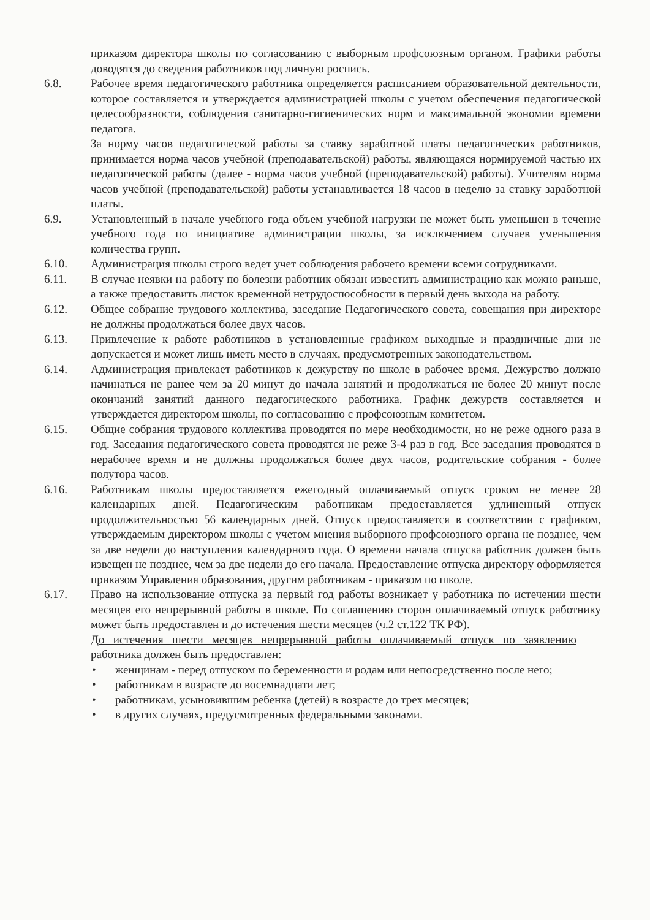приказом директора школы по согласованию с выборным профсоюзным органом. Графики работы доводятся до сведения работников под личную роспись.
6.8. Рабочее время педагогического работника определяется расписанием образовательной деятельности, которое составляется и утверждается администрацией школы с учетом обеспечения педагогической целесообразности, соблюдения санитарно-гигиенических норм и максимальной экономии времени педагога.
За норму часов педагогической работы за ставку заработной платы педагогических работников, принимается норма часов учебной (преподавательской) работы, являющаяся нормируемой частью их педагогической работы (далее - норма часов учебной (преподавательской) работы). Учителям норма часов учебной (преподавательской) работы устанавливается 18 часов в неделю за ставку заработной платы.
6.9. Установленный в начале учебного года объем учебной нагрузки не может быть уменьшен в течение учебного года по инициативе администрации школы, за исключением случаев уменьшения количества групп.
6.10. Администрация школы строго ведет учет соблюдения рабочего времени всеми сотрудниками.
6.11. В случае неявки на работу по болезни работник обязан известить администрацию как можно раньше, а также предоставить листок временной нетрудоспособности в первый день выхода на работу.
6.12. Общее собрание трудового коллектива, заседание Педагогического совета, совещания при директоре не должны продолжаться более двух часов.
6.13. Привлечение к работе работников в установленные графиком выходные и праздничные дни не допускается и может лишь иметь место в случаях, предусмотренных законодательством.
6.14. Администрация привлекает работников к дежурству по школе в рабочее время. Дежурство должно начинаться не ранее чем за 20 минут до начала занятий и продолжаться не более 20 минут после окончаний занятий данного педагогического работника. График дежурств составляется и утверждается директором школы, по согласованию с профсоюзным комитетом.
6.15. Общие собрания трудового коллектива проводятся по мере необходимости, но не реже одного раза в год. Заседания педагогического совета проводятся не реже 3-4 раз в год. Все заседания проводятся в нерабочее время и не должны продолжаться более двух часов, родительские собрания - более полутора часов.
6.16. Работникам школы предоставляется ежегодный оплачиваемый отпуск сроком не менее 28 календарных дней. Педагогическим работникам предоставляется удлиненный отпуск продолжительностью 56 календарных дней. Отпуск предоставляется в соответствии с графиком, утверждаемым директором школы с учетом мнения выборного профсоюзного органа не позднее, чем за две недели до наступления календарного года. О времени начала отпуска работник должен быть извещен не позднее, чем за две недели до его начала. Предоставление отпуска директору оформляется приказом Управления образования, другим работникам - приказом по школе.
6.17. Право на использование отпуска за первый год работы возникает у работника по истечении шести месяцев его непрерывной работы в школе. По соглашению сторон оплачиваемый отпуск работнику может быть предоставлен и до истечения шести месяцев (ч.2 ст.122 ТК РФ).
До истечения шести месяцев непрерывной работы оплачиваемый отпуск по заявлению работника должен быть предоставлен:
• женщинам - перед отпуском по беременности и родам или непосредственно после него;
• работникам в возрасте до восемнадцати лет;
• работникам, усыновившим ребенка (детей) в возрасте до трех месяцев;
• в других случаях, предусмотренных федеральными законами.